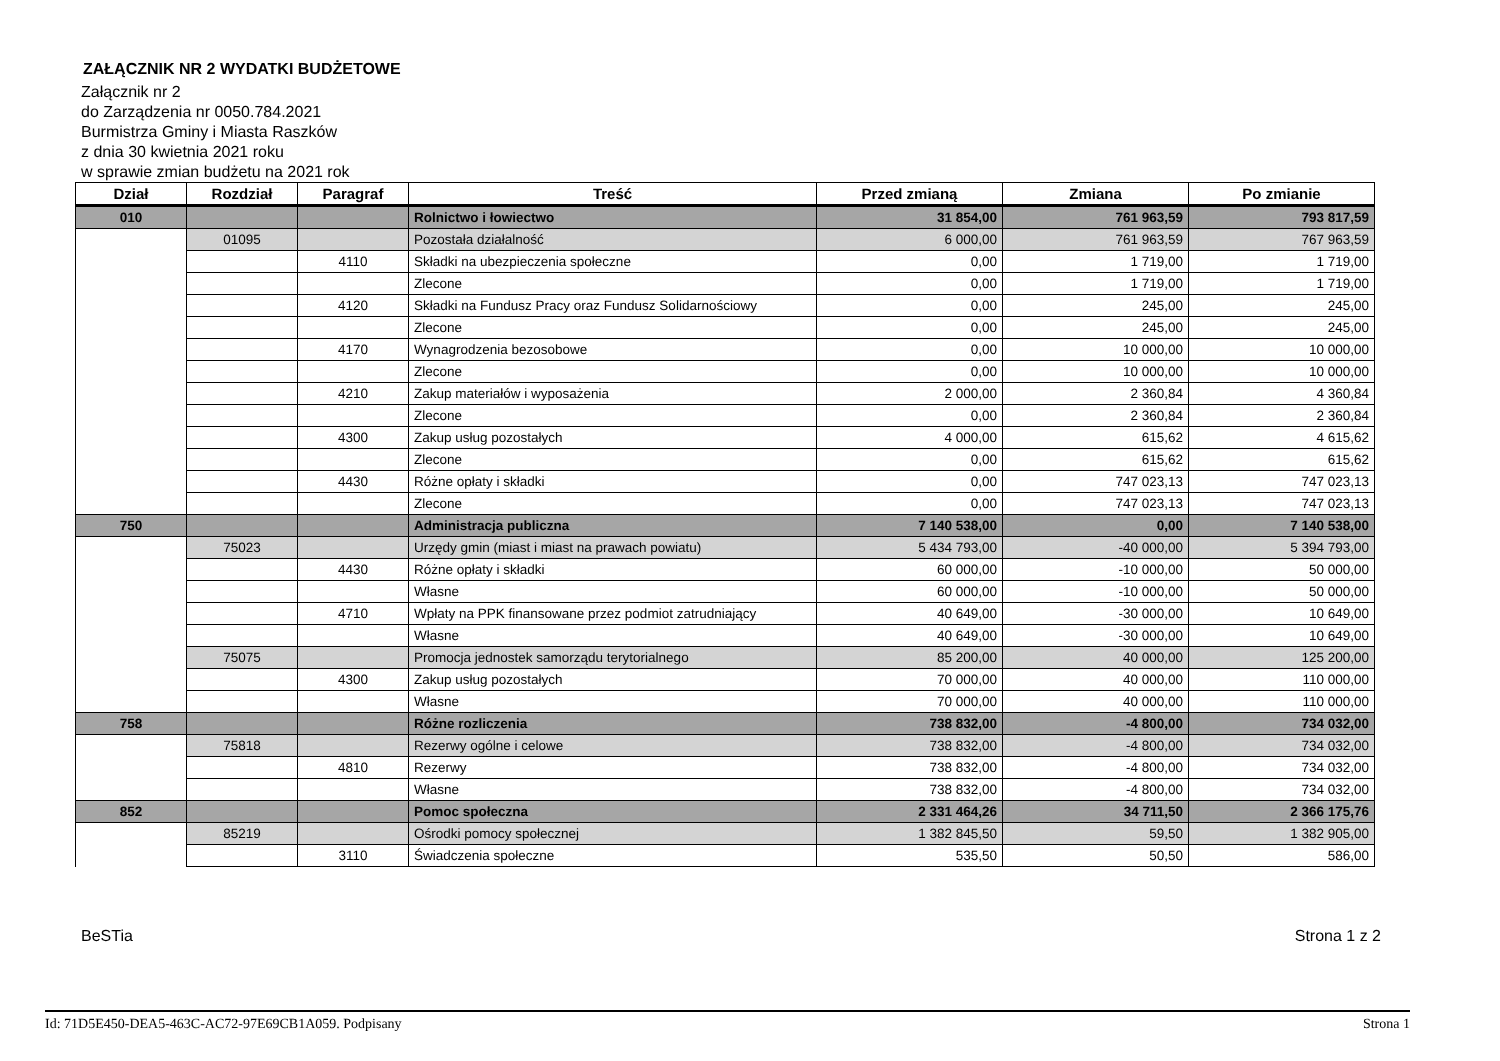ZAŁĄCZNIK NR 2 WYDATKI BUDŻETOWE
Załącznik nr 2
do Zarządzenia nr 0050.784.2021
Burmistrza Gminy i Miasta Raszków
z dnia 30 kwietnia 2021 roku
w sprawie zmian budżetu na 2021 rok
| Dział | Rozdział | Paragraf | Treść | Przed zmianą | Zmiana | Po zmianie |
| --- | --- | --- | --- | --- | --- | --- |
| 010 | | | Rolnictwo i łowiectwo | 31 854,00 | 761 963,59 | 793 817,59 |
| | 01095 | | Pozostała działalność | 6 000,00 | 761 963,59 | 767 963,59 |
| | | 4110 | Składki na ubezpieczenia społeczne | 0,00 | 1 719,00 | 1 719,00 |
| | | | Zlecone | 0,00 | 1 719,00 | 1 719,00 |
| | | 4120 | Składki na Fundusz Pracy oraz Fundusz Solidarnościowy | 0,00 | 245,00 | 245,00 |
| | | | Zlecone | 0,00 | 245,00 | 245,00 |
| | | 4170 | Wynagrodzenia bezosobowe | 0,00 | 10 000,00 | 10 000,00 |
| | | | Zlecone | 0,00 | 10 000,00 | 10 000,00 |
| | | 4210 | Zakup materiałów i wyposażenia | 2 000,00 | 2 360,84 | 4 360,84 |
| | | | Zlecone | 0,00 | 2 360,84 | 2 360,84 |
| | | 4300 | Zakup usług pozostałych | 4 000,00 | 615,62 | 4 615,62 |
| | | | Zlecone | 0,00 | 615,62 | 615,62 |
| | | 4430 | Różne opłaty i składki | 0,00 | 747 023,13 | 747 023,13 |
| | | | Zlecone | 0,00 | 747 023,13 | 747 023,13 |
| 750 | | | Administracja publiczna | 7 140 538,00 | 0,00 | 7 140 538,00 |
| | 75023 | | Urzędy gmin (miast i miast na prawach powiatu) | 5 434 793,00 | -40 000,00 | 5 394 793,00 |
| | | 4430 | Różne opłaty i składki | 60 000,00 | -10 000,00 | 50 000,00 |
| | | | Własne | 60 000,00 | -10 000,00 | 50 000,00 |
| | | 4710 | Wpłaty na PPK finansowane przez podmiot zatrudniający | 40 649,00 | -30 000,00 | 10 649,00 |
| | | | Własne | 40 649,00 | -30 000,00 | 10 649,00 |
| | 75075 | | Promocja jednostek samorządu terytorialnego | 85 200,00 | 40 000,00 | 125 200,00 |
| | | 4300 | Zakup usług pozostałych | 70 000,00 | 40 000,00 | 110 000,00 |
| | | | Własne | 70 000,00 | 40 000,00 | 110 000,00 |
| 758 | | | Różne rozliczenia | 738 832,00 | -4 800,00 | 734 032,00 |
| | 75818 | | Rezerwy ogólne i celowe | 738 832,00 | -4 800,00 | 734 032,00 |
| | | 4810 | Rezerwy | 738 832,00 | -4 800,00 | 734 032,00 |
| | | | Własne | 738 832,00 | -4 800,00 | 734 032,00 |
| 852 | | | Pomoc społeczna | 2 331 464,26 | 34 711,50 | 2 366 175,76 |
| | 85219 | | Ośrodki pomocy społecznej | 1 382 845,50 | 59,50 | 1 382 905,00 |
| | | 3110 | Świadczenia społeczne | 535,50 | 50,50 | 586,00 |
BeSTia Strona 1 z 2
Id: 71D5E450-DEA5-463C-AC72-97E69CB1A059. Podpisany Strona 1